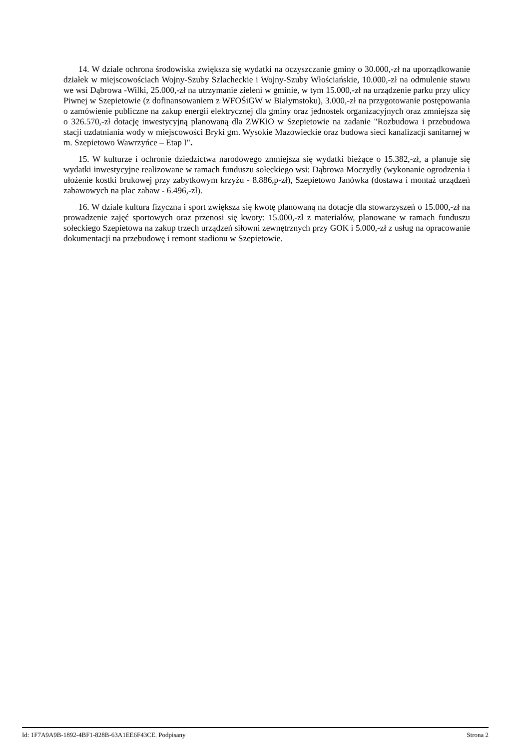14. W dziale ochrona środowiska zwiększa się wydatki na oczyszczanie gminy o 30.000,-zł na uporządkowanie działek w miejscowościach Wojny-Szuby Szlacheckie i Wojny-Szuby Włościańskie, 10.000,-zł na odmulenie stawu we wsi Dąbrowa -Wilki, 25.000,-zł na utrzymanie zieleni w gminie, w tym 15.000,-zł na urządzenie parku przy ulicy Piwnej w Szepietowie (z dofinansowaniem z WFOŚiGW w Białymstoku), 3.000,-zł na przygotowanie postępowania o zamówienie publiczne na zakup energii elektrycznej dla gminy oraz jednostek organizacyjnych oraz zmniejsza się o 326.570,-zł dotację inwestycyjną planowaną dla ZWKiO w Szepietowie na zadanie "Rozbudowa i przebudowa stacji uzdatniania wody w miejscowości Bryki gm. Wysokie Mazowieckie oraz budowa sieci kanalizacji sanitarnej w m. Szepietowo Wawrzyńce – Etap I".
15. W kulturze i ochronie dziedzictwa narodowego zmniejsza się wydatki bieżące o 15.382,-zł, a planuje się wydatki inwestycyjne realizowane w ramach funduszu sołeckiego wsi: Dąbrowa Moczydły (wykonanie ogrodzenia i ułożenie kostki brukowej przy zabytkowym krzyżu - 8.886,p-zł), Szepietowo Janówka (dostawa i montaż urządzeń zabawowych na plac zabaw - 6.496,-zł).
16. W dziale kultura fizyczna i sport zwiększa się kwotę planowaną na dotacje dla stowarzyszeń o 15.000,-zł na prowadzenie zajęć sportowych oraz przenosi się kwoty: 15.000,-zł z materiałów, planowane w ramach funduszu sołeckiego Szepietowa na zakup trzech urządzeń siłowni zewnętrznych przy GOK i 5.000,-zł z usług na opracowanie dokumentacji na przebudowę i remont stadionu w Szepietowie.
Id: 1F7A9A9B-1892-4BF1-828B-63A1EE6F43CE. Podpisany Strona 2